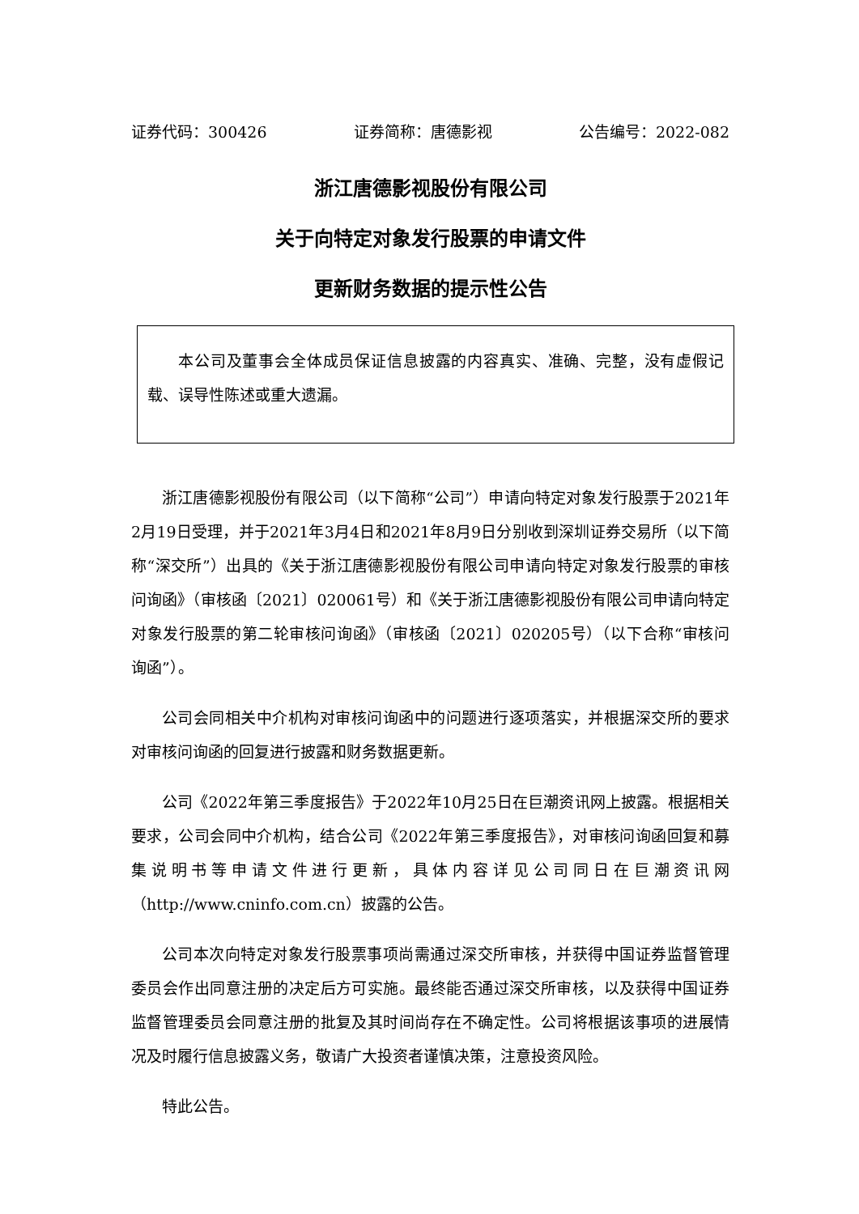证券代码：300426 证券简称：唐德影视 公告编号：2022-082
浙江唐德影视股份有限公司
关于向特定对象发行股票的申请文件
更新财务数据的提示性公告
本公司及董事会全体成员保证信息披露的内容真实、准确、完整，没有虚假记载、误导性陈述或重大遗漏。
浙江唐德影视股份有限公司（以下简称“公司”）申请向特定对象发行股票于2021年2月19日受理，并于2021年3月4日和2021年8月9日分别收到深圳证券交易所（以下简称“深交所”）出具的《关于浙江唐德影视股份有限公司申请向特定对象发行股票的审核问询函》（审核函〔2021〕020061号）和《关于浙江唐德影视股份有限公司申请向特定对象发行股票的第二轮审核问询函》（审核函〔2021〕020205号）（以下合称“审核问询函”）。
公司会同相关中介机构对审核问询函中的问题进行逐项落实，并根据深交所的要求对审核问询函的回复进行披露和财务数据更新。
公司《2022年第三季度报告》于2022年10月25日在巨潮资讯网上披露。根据相关要求，公司会同中介机构，结合公司《2022年第三季度报告》，对审核问询函回复和募集说明书等申请文件进行更新，具体内容详见公司同日在巨潮资讯网（http://www.cninfo.com.cn）披露的公告。
公司本次向特定对象发行股票事项尚需通过深交所审核，并获得中国证券监督管理委员会作出同意注册的决定后方可实施。最终能否通过深交所审核，以及获得中国证券监督管理委员会同意注册的批复及其时间尚存在不确定性。公司将根据该事项的进展情况及时履行信息披露义务，敬请广大投资者谨慎决策，注意投资风险。
特此公告。